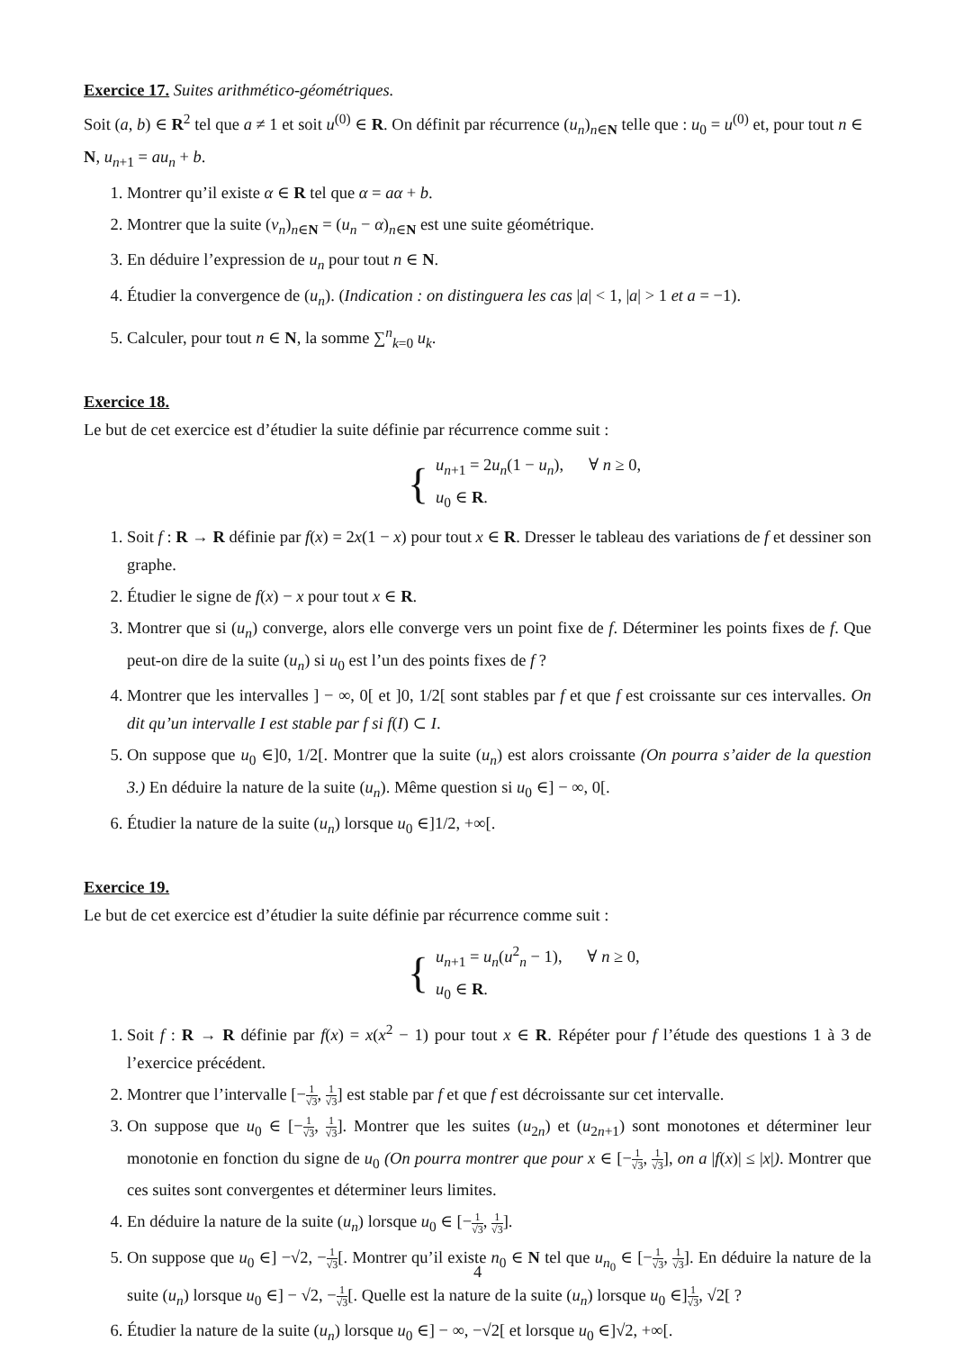Exercice 17. Suites arithmético-géométriques.
Soit (a, b) ∈ R<sup>2</sup> tel que a ≠ 1 et soit u<sup>(0)</sup> ∈ R. On définit par récurrence (u<sub>n</sub>)<sub>n∈N</sub> telle que : u<sub>0</sub> = u<sup>(0)</sup> et, pour tout n ∈ N, u<sub>n+1</sub> = au<sub>n</sub> + b.
1. Montrer qu’il existe α ∈ R tel que α = aα + b.
2. Montrer que la suite (v<sub>n</sub>)<sub>n∈N</sub> = (u<sub>n</sub> − α)<sub>n∈N</sub> est une suite géométrique.
3. En déduire l’expression de u<sub>n</sub> pour tout n ∈ N.
4. Étudier la convergence de (u<sub>n</sub>). (Indication : on distinguera les cas |a| < 1, |a| > 1 et a = −1).
5. Calculer, pour tout n ∈ N, la somme ∑<sup>n</sup><sub>k=0</sub> u<sub>k</sub>.
Exercice 18.
Le but de cet exercice est d’étudier la suite définie par récurrence comme suit :
{
u<sub>n+1</sub> = 2u<sub>n</sub>(1 − u<sub>n</sub>), ∀ n ≥ 0,
u<sub>0</sub> ∈ R.
1. Soit f : R → R définie par f(x) = 2x(1 − x) pour tout x ∈ R. Dresser le tableau des variations de f et dessiner son graphe.
2. Étudier le signe de f(x) − x pour tout x ∈ R.
3. Montrer que si (u<sub>n</sub>) converge, alors elle converge vers un point fixe de f. Déterminer les points fixes de f. Que peut-on dire de la suite (u<sub>n</sub>) si u<sub>0</sub> est l’un des points fixes de f ?
4. Montrer que les intervalles ] − ∞, 0[ et ]0, 1/2[ sont stables par f et que f est croissante sur ces intervalles. On dit qu’un intervalle I est stable par f si f(I) ⊂ I.
5. On suppose que u<sub>0</sub> ∈]0, 1/2[. Montrer que la suite (u<sub>n</sub>) est alors croissante (On pourra s’aider de la question 3.) En déduire la nature de la suite (u<sub>n</sub>). Même question si u<sub>0</sub> ∈] − ∞, 0[.
6. Étudier la nature de la suite (u<sub>n</sub>) lorsque u<sub>0</sub> ∈]1/2, +∞[.
Exercice 19.
Le but de cet exercice est d’étudier la suite définie par récurrence comme suit :
{
u<sub>n+1</sub> = u<sub>n</sub>(u<sup>2</sup><sub>n</sub> − 1), ∀ n ≥ 0,
u<sub>0</sub> ∈ R.
1. Soit f : R → R définie par f(x) = x(x<sup>2</sup> − 1) pour tout x ∈ R. Répéter pour f l’étude des questions 1 à 3 de l’exercice précédent.
2. Montrer que l’intervalle [−1 √3, 1 √3] est stable par f et que f est décroissante sur cet intervalle.
3. On suppose que u<sub>0</sub> ∈ [−1 √3, 1 √3]. Montrer que les suites (u<sub>2n</sub>) et (u<sub>2n+1</sub>) sont monotones et déterminer leur monotonie en fonction du signe de u<sub>0</sub> (On pourra montrer que pour x ∈ [−1 √3, 1 √3], on a |f(x)| ≤ |x|). Montrer que ces suites sont convergentes et déterminer leurs limites.
4. En déduire la nature de la suite (u<sub>n</sub>) lorsque u<sub>0</sub> ∈ [−1 √3, 1 √3].
5. On suppose que u<sub>0</sub> ∈] −√2, −1 √3[. Montrer qu’il existe n<sub>0</sub> ∈ N tel que u<sub>n<sub>0</sub></sub> ∈ [−1 √3, 1 √3]. En déduire la nature de la suite (u<sub>n</sub>) lorsque u<sub>0</sub> ∈] − √2, −1 √3[. Quelle est la nature de la suite (u<sub>n</sub>) lorsque u<sub>0</sub> ∈]1 √3, √2[ ?
6. Étudier la nature de la suite (u<sub>n</sub>) lorsque u<sub>0</sub> ∈] − ∞, −√2[ et lorsque u<sub>0</sub> ∈]√2, +∞[.
4